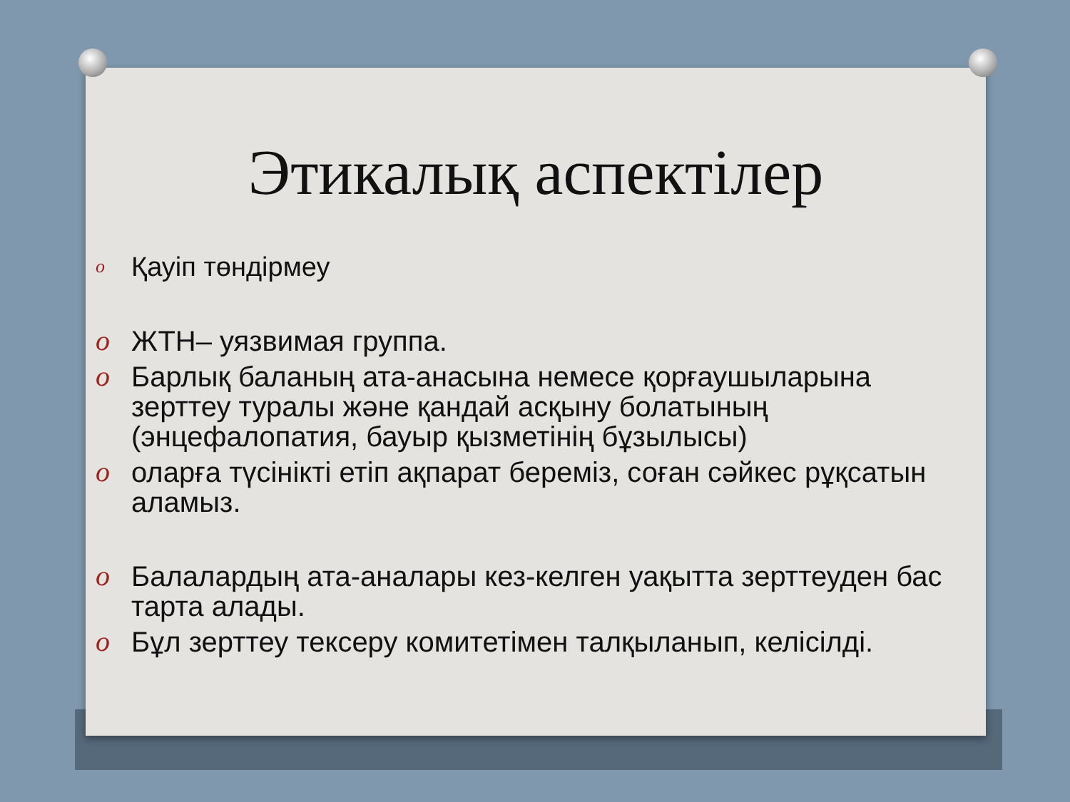Этикалық аспектілер
o Қауіп төндірмеу
o ЖТН– уязвимая группа.
o Барлық баланың ата-анасына немесе қорғаушыларына зерттеу туралы және қандай асқыну болатының (энцефалопатия, бауыр қызметінің бұзылысы)
o оларға түсінікті етіп ақпарат береміз, соған сәйкес рұқсатын аламыз.
o Балалардың ата-аналары кез-келген уақытта зерттеуден бас тарта алады.
o Бұл зерттеу тексеру комитетімен талқыланып, келісілді.